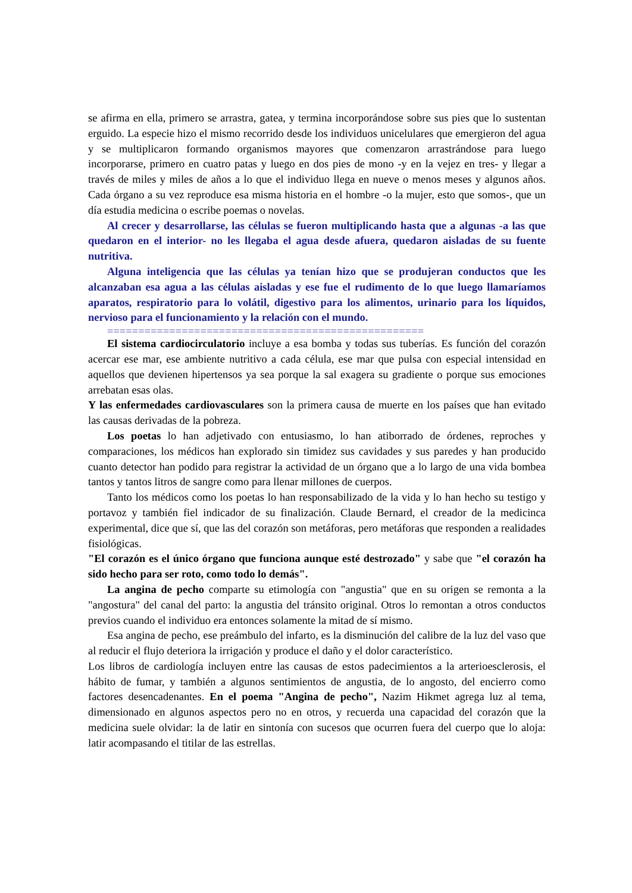se afirma en ella, primero se arrastra, gatea, y termina incorporándose sobre sus pies que lo sustentan erguido. La especie hizo el mismo recorrido desde los individuos unicelulares que emergieron del agua y se multiplicaron formando organismos mayores que comenzaron arrastrándose para luego incorporarse, primero en cuatro patas y luego en dos pies de mono -y en la vejez en tres- y llegar a través de miles y miles de años a lo que el individuo llega en nueve o menos meses y algunos años. Cada órgano a su vez reproduce esa misma historia en el hombre -o la mujer, esto que somos-, que un día estudia medicina o escribe poemas o novelas.
Al crecer y desarrollarse, las células se fueron multiplicando hasta que a algunas -a las que quedaron en el interior- no les llegaba el agua desde afuera, quedaron aisladas de su fuente nutritiva.
Alguna inteligencia que las células ya tenían hizo que se produjeran conductos que les alcanzaban esa agua a las células aisladas y ese fue el rudimento de lo que luego llamaríamos aparatos, respiratorio para lo volátil, digestivo para los alimentos, urinario para los líquidos, nervioso para el funcionamiento y la relación con el mundo.
===================================================
El sistema cardiocirculatorio incluye a esa bomba y todas sus tuberías. Es función del corazón acercar ese mar, ese ambiente nutritivo a cada célula, ese mar que pulsa con especial intensidad en aquellos que devienen hipertensos ya sea porque la sal exagera su gradiente o porque sus emociones arrebatan esas olas.
Y las enfermedades cardiovasculares son la primera causa de muerte en los países que han evitado las causas derivadas de la pobreza.
Los poetas lo han adjetivado con entusiasmo, lo han atiborrado de órdenes, reproches y comparaciones, los médicos han explorado sin timidez sus cavidades y sus paredes y han producido cuanto detector han podido para registrar la actividad de un órgano que a lo largo de una vida bombea tantos y tantos litros de sangre como para llenar millones de cuerpos.
Tanto los médicos como los poetas lo han responsabilizado de la vida y lo han hecho su testigo y portavoz y también fiel indicador de su finalización. Claude Bernard, el creador de la medicinca experimental, dice que sí, que las del corazón son metáforas, pero metáforas que responden a realidades fisiológicas.
"El corazón es el único órgano que funciona aunque esté destrozado" y sabe que "el corazón ha sido hecho para ser roto, como todo lo demás".
La angina de pecho comparte su etimología con "angustia" que en su origen se remonta a la "angostura" del canal del parto: la angustia del tránsito original. Otros lo remontan a otros conductos previos cuando el individuo era entonces solamente la mitad de sí mismo.
Esa angina de pecho, ese preámbulo del infarto, es la disminución del calibre de la luz del vaso que al reducir el flujo deteriora la irrigación y produce el daño y el dolor característico.
Los libros de cardiología incluyen entre las causas de estos padecimientos a la arterioesclerosis, el hábito de fumar, y también a algunos sentimientos de angustia, de lo angosto, del encierro como factores desencadenantes. En el poema "Angina de pecho", Nazim Hikmet agrega luz al tema, dimensionado en algunos aspectos pero no en otros, y recuerda una capacidad del corazón que la medicina suele olvidar: la de latir en sintonía con sucesos que ocurren fuera del cuerpo que lo aloja: latir acompasando el titilar de las estrellas.